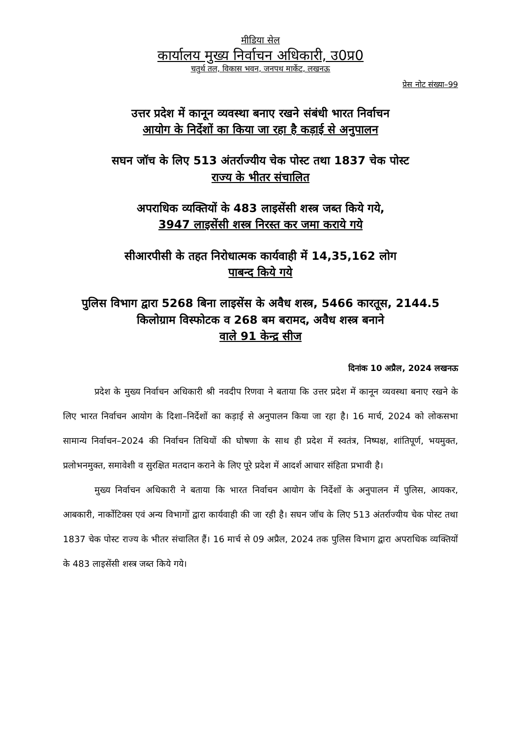मीडिया सेल
कार्यालय मुख्य निर्वाचन अधिकारी, उ0प्र0
चतुर्थ तल, विकास भवन, जनपथ मार्केट, लखनऊ
प्रेस नोट संख्या–99
उत्तर प्रदेश में कानून व्यवस्था बनाए रखने संबंधी भारत निर्वाचन
आयोग के निर्देशों का किया जा रहा है कड़ाई से अनुपालन
सघन जॉच के लिए 513 अंतर्राज्यीय चेक पोस्ट तथा 1837 चेक पोस्ट
राज्य के भीतर संचालित
अपराधिक व्यक्तियों के 483 लाइसेंसी शस्त्र जब्त किये गये,
3947 लाइसेंसी शस्त्र निरस्त कर जमा कराये गये
सीआरपीसी के तहत निरोधात्मक कार्यवाही में 14,35,162 लोग
पाबन्द किये गये
पुलिस विभाग द्वारा 5268 बिना लाइसेंस के अवैध शस्त्र, 5466 कारतूस, 2144.5 किलोग्राम विस्फोटक व 268 बम बरामद, अवैध शस्त्र बनाने
वाले 91 केन्द्र सीज
दिनांक 10 अप्रैल, 2024 लखनऊ
प्रदेश के मुख्य निर्वाचन अधिकारी श्री नवदीप रिणवा ने बताया कि उत्तर प्रदेश में कानून व्यवस्था बनाए रखने के लिए भारत निर्वाचन आयोग के दिशा–निर्देशों का कड़ाई से अनुपालन किया जा रहा है। 16 मार्च, 2024 को लोकसभा सामान्य निर्वाचन–2024 की निर्वाचन तिथियों की घोषणा के साथ ही प्रदेश में स्वतंत्र, निष्पक्ष, शांतिपूर्ण, भयमुक्त, प्रलोभनमुक्त, समावेशी व सुरक्षित मतदान कराने के लिए पूरे प्रदेश में आदर्श आचार संहिता प्रभावी है।
मुख्य निर्वाचन अधिकारी ने बताया कि भारत निर्वाचन आयोग के निर्देशों के अनुपालन में पुलिस, आयकर, आबकारी, नार्कोटिक्स एवं अन्य विभागों द्वारा कार्यवाही की जा रही है। सघन जॉच के लिए 513 अंतर्राज्यीय चेक पोस्ट तथा 1837 चेक पोस्ट राज्य के भीतर संचालित हैं। 16 मार्च से 09 अप्रैल, 2024 तक पुलिस विभाग द्वारा अपराधिक व्यक्तियों के 483 लाइसेंसी शस्त्र जब्त किये गये।